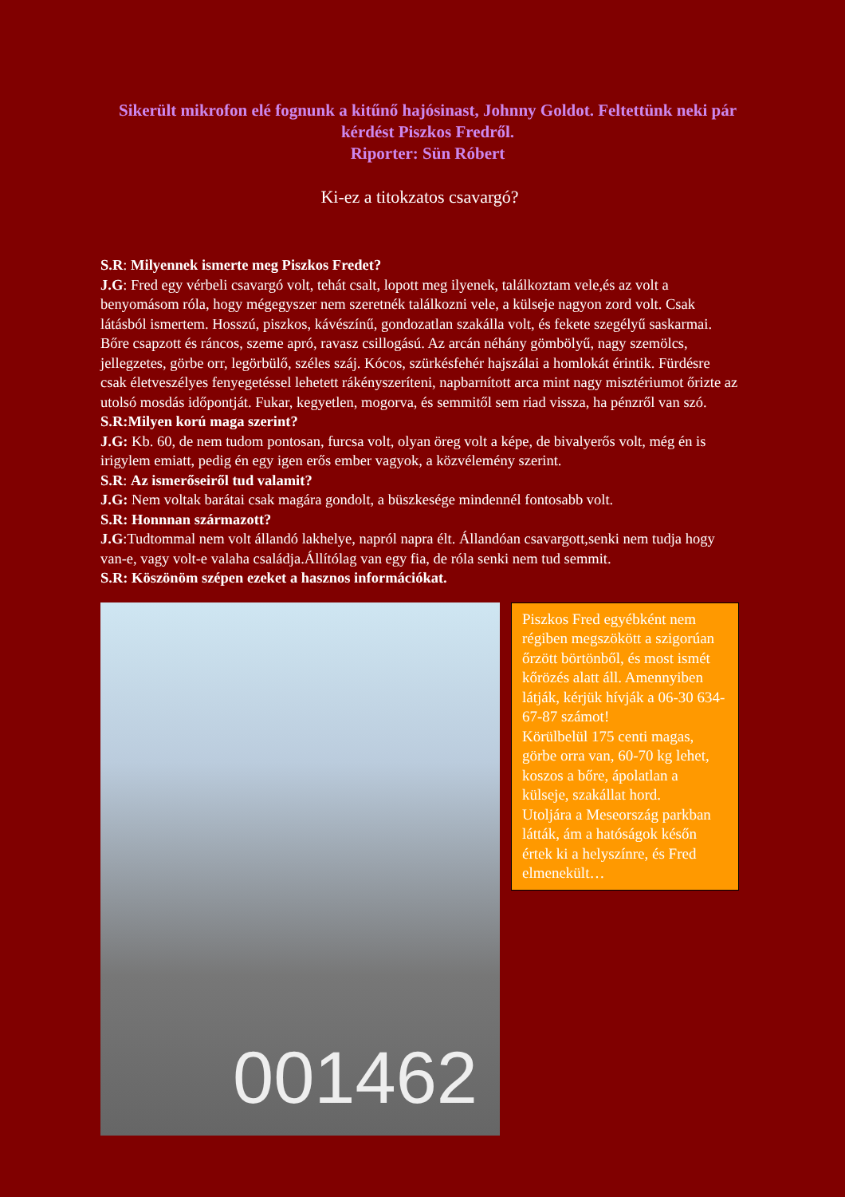Sikerült mikrofon elé fognunk a kitűnő hajósinast, Johnny Goldot. Feltettünk neki pár kérdést Piszkos Fredről.
Riporter: Sün Róbert
Ki-ez a titokzatos csavargó?
S.R: Milyennek ismerte meg Piszkos Fredet?
J.G: Fred egy vérbeli csavargó volt, tehát csalt, lopott meg ilyenek, találkoztam vele,és az volt a benyomásom róla, hogy mégegyszer nem szeretnék találkozni vele, a külseje nagyon zord volt. Csak látásból ismertem. Hosszú, piszkos, kávészínű, gondozatlan szakálla volt, és fekete szegélyű saskarmai. Bőre csapzott és ráncos, szeme apró, ravasz csillogású. Az arcán néhány gömbölyű, nagy szemölcs, jellegzetes, görbe orr, legörbülő, széles száj. Kócos, szürkésfehér hajszálai a homlokát érintik. Fürdésre csak életveszélyes fenyegetéssel lehetett rákényszeríteni, napbarnított arca mint nagy misztériumot őrizte az utolsó mosdás időpontját. Fukar, kegyetlen, mogorva, és semmitől sem riad vissza, ha pénzről van szó.
S.R:Milyen korú maga szerint?
J.G: Kb. 60, de nem tudom pontosan, furcsa volt, olyan öreg volt a képe, de bivalyerős volt, még én is irigylem emiatt, pedig én egy igen erős ember vagyok, a közvélemény szerint.
S.R: Az ismerőseiről tud valamit?
J.G: Nem voltak barátai csak magára gondolt, a büszkesége mindennél fontosabb volt.
S.R: Honnnan származott?
J.G:Tudtommal nem volt állandó lakhelye, napról napra élt. Állandóan csavargott,senki nem tudja hogy van-e, vagy volt-e valaha családja.Állítólag van egy fia, de róla senki nem tud semmit.
S.R: Köszönöm szépen ezeket a hasznos információkat.
001462
Piszkos Fred egyébként nem régiben megszökött a szigorúan őrzött börtönből, és most ismét kőrözés alatt áll. Amennyiben látják, kérjük hívják a 06-30 634-67-87 számot!
Körülbelül 175 centi magas, görbe orra van, 60-70 kg lehet, koszos a bőre, ápolatlan a külseje, szakállat hord.
Utoljára a Meseország parkban látták, ám a hatóságok későn értek ki a helyszínre, és Fred elmenekült…